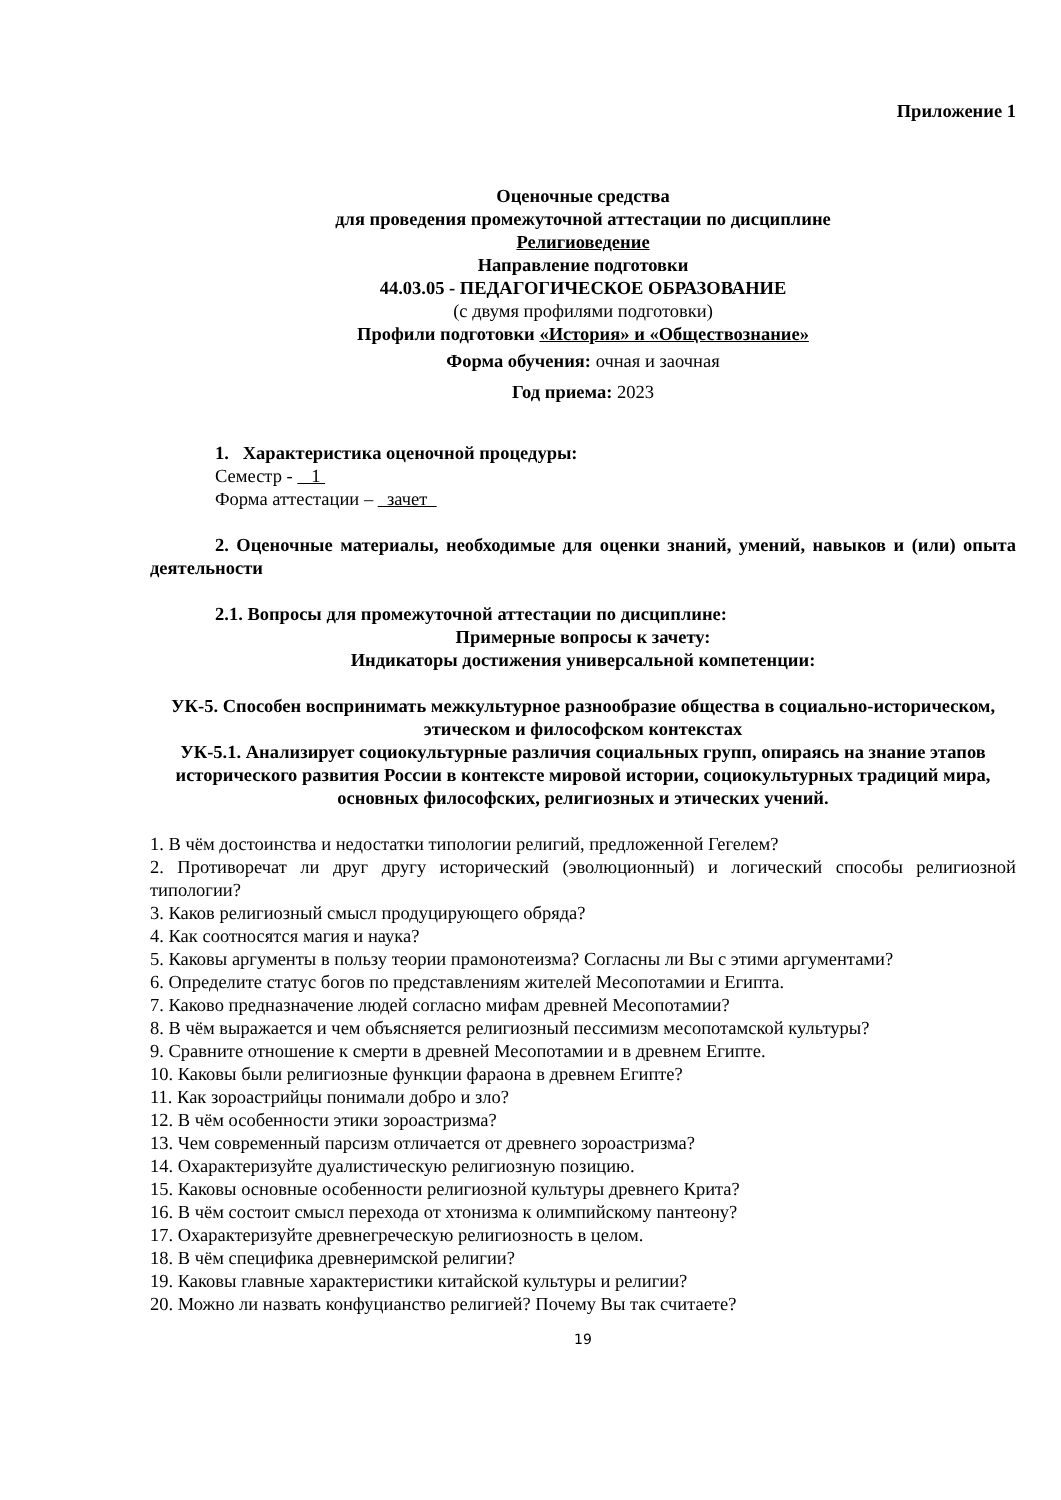Приложение 1
Оценочные средства
для проведения промежуточной аттестации по дисциплине
Религиоведение
Направление подготовки
44.03.05 - ПЕДАГОГИЧЕСКОЕ ОБРАЗОВАНИЕ
(с двумя профилями подготовки)
Профили подготовки «История» и «Обществознание»
Форма обучения: очная и заочная
Год приема: 2023
1. Характеристика оценочной процедуры:
Семестр - 1
Форма аттестации – зачет
2. Оценочные материалы, необходимые для оценки знаний, умений, навыков и (или) опыта деятельности
2.1. Вопросы для промежуточной аттестации по дисциплине:
Примерные вопросы к зачету:
Индикаторы достижения универсальной компетенции:
УК-5. Способен воспринимать межкультурное разнообразие общества в социально-историческом, этическом и философском контекстах
УК-5.1. Анализирует социокультурные различия социальных групп, опираясь на знание этапов исторического развития России в контексте мировой истории, социокультурных традиций мира, основных философских, религиозных и этических учений.
1. В чём достоинства и недостатки типологии религий, предложенной Гегелем?
2. Противоречат ли друг другу исторический (эволюционный) и логический способы религиозной типологии?
3. Каков религиозный смысл продуцирующего обряда?
4. Как соотносятся магия и наука?
5. Каковы аргументы в пользу теории прамонотеизма? Согласны ли Вы с этими аргументами?
6. Определите статус богов по представлениям жителей Месопотамии и Египта.
7. Каково предназначение людей согласно мифам древней Месопотамии?
8. В чём выражается и чем объясняется религиозный пессимизм месопотамской культуры?
9. Сравните отношение к смерти в древней Месопотамии и в древнем Египте.
10. Каковы были религиозные функции фараона в древнем Египте?
11. Как зороастрийцы понимали добро и зло?
12. В чём особенности этики зороастризма?
13. Чем современный парсизм отличается от древнего зороастризма?
14. Охарактеризуйте дуалистическую религиозную позицию.
15. Каковы основные особенности религиозной культуры древнего Крита?
16. В чём состоит смысл перехода от хтонизма к олимпийскому пантеону?
17. Охарактеризуйте древнегреческую религиозность в целом.
18. В чём специфика древнеримской религии?
19. Каковы главные характеристики китайской культуры и религии?
20. Можно ли назвать конфуцианство религией? Почему Вы так считаете?
19